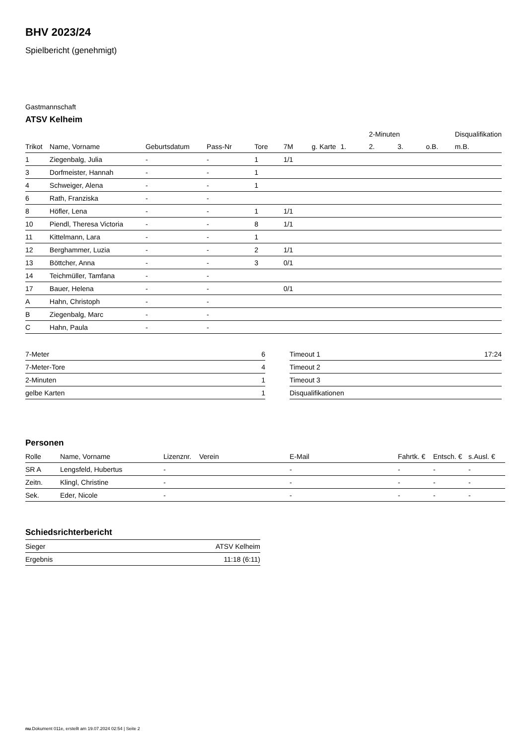BHV 2023/24
Spielbericht (genehmigt)
Gastmannschaft
ATSV Kelheim
| | | | | | | | | 2-Minuten | | | Disqualifikation |
| --- | --- | --- | --- | --- | --- | --- | --- | --- | --- | --- | --- |
| Trikot | Name, Vorname | Geburtsdatum | Pass-Nr | Tore | 7M | g. Karte | 1. | 2. | 3. | o.B. | m.B. |
| 1 | Ziegenbalg, Julia | - | - | 1 | 1/1 | | | | | | |
| 3 | Dorfmeister, Hannah | - | - | 1 | | | | | | | |
| 4 | Schweiger, Alena | - | - | 1 | | | | | | | |
| 6 | Rath, Franziska | - | - | | | | | | | | |
| 8 | Höfler, Lena | - | - | 1 | 1/1 | | | | | | |
| 10 | Piendl, Theresa Victoria | - | - | 8 | 1/1 | | | | | | |
| 11 | Kittelmann, Lara | - | - | 1 | | | | | | | |
| 12 | Berghammer, Luzia | - | - | 2 | 1/1 | | | | | | |
| 13 | Böttcher, Anna | - | - | 3 | 0/1 | | | | | | |
| 14 | Teichmüller, Tamfana | - | - | | | | | | | | |
| 17 | Bauer, Helena | - | - | | 0/1 | | | | | | |
| A | Hahn, Christoph | - | - | | | | | | | | |
| B | Ziegenbalg, Marc | - | - | | | | | | | | |
| C | Hahn, Paula | - | - | | | | | | | | |
| 7-Meter | 6 |
| 7-Meter-Tore | 4 |
| 2-Minuten | 1 |
| gelbe Karten | 1 |
| Timeout 1 | 17:24 |
| Timeout 2 | |
| Timeout 3 | |
| Disqualifikationen | |
Personen
| Rolle | Name, Vorname | Lizenznr. | Verein | E-Mail | Fahrtk. € | Entsch. € | s.Ausl. € |
| --- | --- | --- | --- | --- | --- | --- | --- |
| SR A | Lengsfeld, Hubertus | - | | - | - | - | - |
| Zeitn. | Klingl, Christine | - | | - | - | - | - |
| Sek. | Eder, Nicole | - | | - | - | - | - |
Schiedsrichterbericht
| Sieger | ATSV Kelheim |
| Ergebnis | 11:18 (6:11) |
nu.Dokument 011e, erstellt am 19.07.2024 02:54 | Seite 2